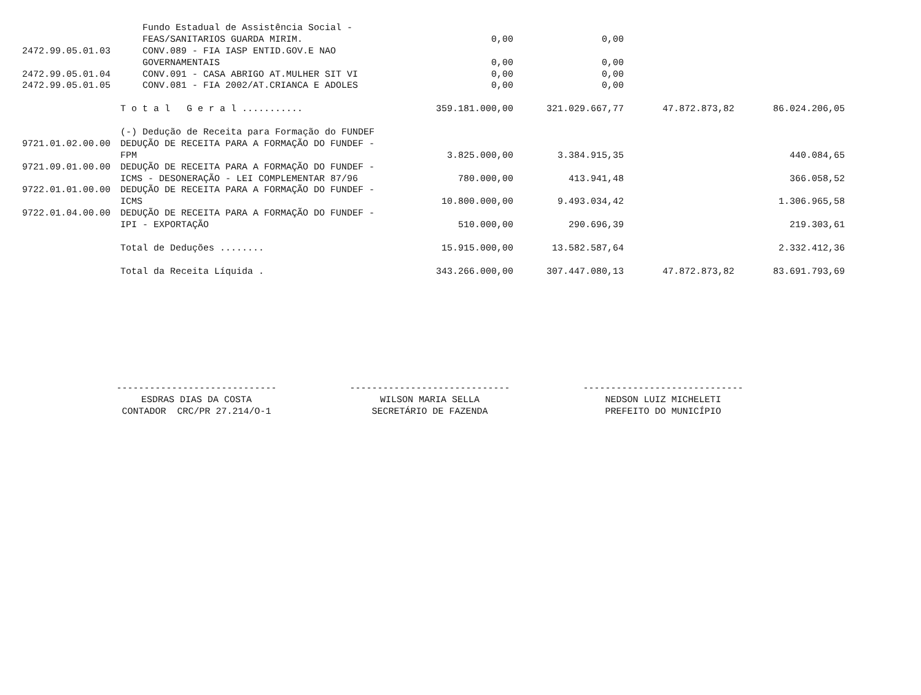| | Fundo Estadual de Assistência Social - | | | | |
| | FEAS/SANITARIOS GUARDA MIRIM. | 0,00 | 0,00 | | |
| 2472.99.05.01.03 | CONV.089 - FIA IASP ENTID.GOV.E NAO | | | | |
| | GOVERNAMENTAIS | 0,00 | 0,00 | | |
| 2472.99.05.01.04 | CONV.091 - CASA ABRIGO AT.MULHER SIT VI | 0,00 | 0,00 | | |
| 2472.99.05.01.05 | CONV.081 - FIA 2002/AT.CRIANCA E ADOLES | 0,00 | 0,00 | | |
| | T o t a l G e r a l ........... | 359.181.000,00 | 321.029.667,77 | 47.872.873,82 | 86.024.206,05 |
| | (-) Dedução de Receita para Formação do FUNDEF | | | | |
| 9721.01.02.00.00 | DEDUÇÃO DE RECEITA PARA A FORMAÇÃO DO FUNDEF - | | | | |
| | FPM | 3.825.000,00 | 3.384.915,35 | | 440.084,65 |
| 9721.09.01.00.00 | DEDUÇÃO DE RECEITA PARA A FORMAÇÃO DO FUNDEF - | | | | |
| | ICMS - DESONERAÇÃO - LEI COMPLEMENTAR 87/96 | 780.000,00 | 413.941,48 | | 366.058,52 |
| 9722.01.01.00.00 | DEDUÇÃO DE RECEITA PARA A FORMAÇÃO DO FUNDEF - | | | | |
| | ICMS | 10.800.000,00 | 9.493.034,42 | | 1.306.965,58 |
| 9722.01.04.00.00 | DEDUÇÃO DE RECEITA PARA A FORMAÇÃO DO FUNDEF - | | | | |
| | IPI - EXPORTAÇÃO | 510.000,00 | 290.696,39 | | 219.303,61 |
| | Total de Deduções ........ | 15.915.000,00 | 13.582.587,64 | | 2.332.412,36 |
| | Total da Receita Líquida . | 343.266.000,00 | 307.447.080,13 | 47.872.873,82 | 83.691.793,69 |
----------------------------- ESDRAS DIAS DA COSTA CONTADOR CRC/PR 27.214/O-1
----------------------------- WILSON MARIA SELLA SECRETÁRIO DE FAZENDA
----------------------------- NEDSON LUIZ MICHELETI PREFEITO DO MUNICÍPIO